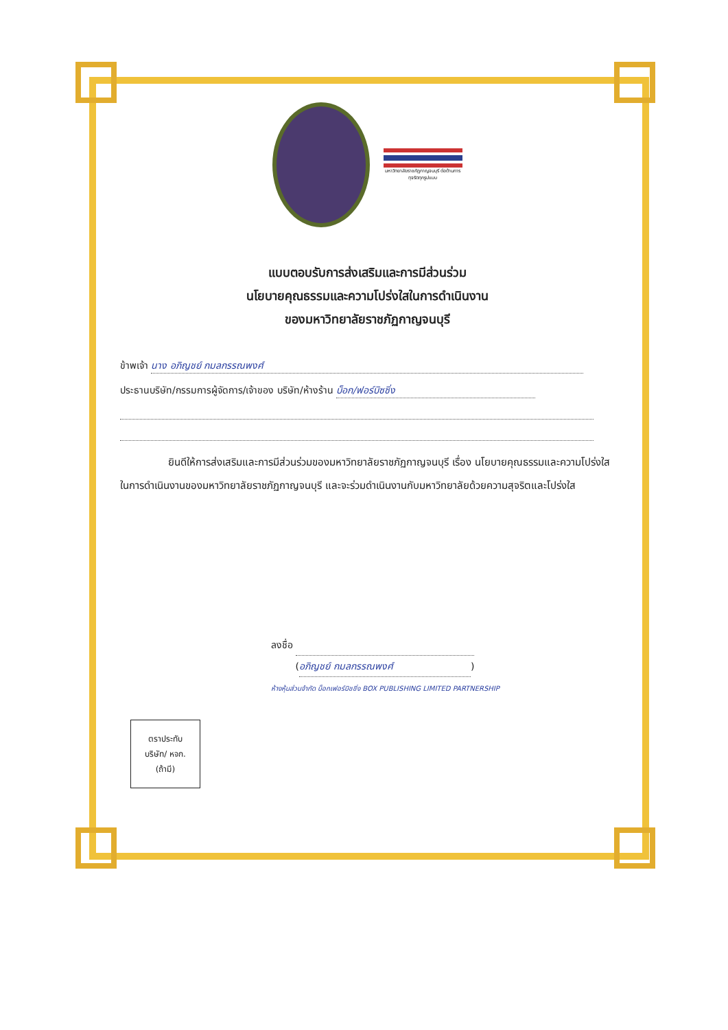มหาวิทยาลัยราชภัฏกาญจนบุรี ต่อต้านการทุจริตทุกรูปแบบ
แบบตอบรับการส่งเสริมและการมีส่วนร่วม
นโยบายคุณธรรมและความโปร่งใสในการดำเนินงาน
ของมหาวิทยาลัยราชภัฏกาญจนบุรี
ข้าพเจ้า นาง อภิญชย์ กมลกรรณพงศ์
ประธานบริษัท/กรรมการผู้จัดการ/เจ้าของ บริษัท/ห้างร้าน บ็อก/ฟอร์บิซซิ่ง
ยินดีให้การส่งเสริมและการมีส่วนร่วมของมหาวิทยาลัยราชภัฏกาญจนบุรี เรื่อง นโยบายคุณธรรมและความโปร่งใสในการดำเนินงานของมหาวิทยาลัยราชภัฏกาญจนบุรี และจะร่วมดำเนินงานกับมหาวิทยาลัยด้วยความสุจริตและโปร่งใส
ลงชื่อ
(อภิญชย์ กมลกรรณพงศ์)
ห้างหุ้นส่วนจำกัด บ็อกเฟอร์บิชชิ่ง BOX PUBLISHING LIMITED PARTNERSHIP
ตราประทับ
บริษัท/ หจก.
(ถ้ามี)